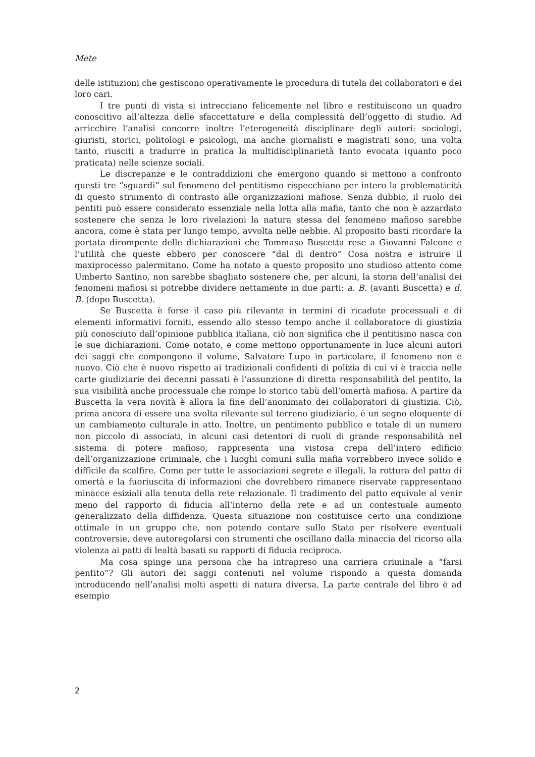Mete
delle istituzioni che gestiscono operativamente le procedura di tutela dei collaboratori e dei loro cari.
I tre punti di vista si intrecciano felicemente nel libro e restituiscono un quadro conoscitivo all’altezza delle sfaccettature e della complessità dell’oggetto di studio. Ad arricchire l’analisi concorre inoltre l’eterogeneità disciplinare degli autori: sociologi, giuristi, storici, politologi e psicologi, ma anche giornalisti e magistrati sono, una volta tanto, riusciti a tradurre in pratica la multidisciplinarietà tanto evocata (quanto poco praticata) nelle scienze sociali.
Le discrepanze e le contraddizioni che emergono quando si mettono a confronto questi tre “sguardi” sul fenomeno del pentitismo rispecchiano per intero la problematicità di questo strumento di contrasto alle organizzazioni mafiose. Senza dubbio, il ruolo dei pentiti può essere considerato essenziale nella lotta alla mafia, tanto che non è azzardato sostenere che senza le loro rivelazioni la natura stessa del fenomeno mafioso sarebbe ancora, come è stata per lungo tempo, avvolta nelle nebbie. Al proposito basti ricordare la portata dirompente delle dichiarazioni che Tommaso Buscetta rese a Giovanni Falcone e l’utilità che queste ebbero per conoscere “dal di dentro” Cosa nostra e istruire il maxiprocesso palermitano. Come ha notato a questo proposito uno studioso attento come Umberto Santino, non sarebbe sbagliato sostenere che, per alcuni, la storia dell’analisi dei fenomeni mafiosi si potrebbe dividere nettamente in due parti: a. B. (avanti Buscetta) e d. B. (dopo Buscetta).
Se Buscetta è forse il caso più rilevante in termini di ricadute processuali e di elementi informativi forniti, essendo allo stesso tempo anche il collaboratore di giustizia più conosciuto dall’opinione pubblica italiana, ciò non significa che il pentitismo nasca con le sue dichiarazioni. Come notato, e come mettono opportunamente in luce alcuni autori dei saggi che compongono il volume, Salvatore Lupo in particolare, il fenomeno non è nuovo. Ciò che è nuovo rispetto ai tradizionali confidenti di polizia di cui vi è traccia nelle carte giudiziarie dei decenni passati è l’assunzione di diretta responsabilità del pentito, la sua visibilità anche processuale che rompe lo storico tabù dell’omertà mafiosa. A partire da Buscetta la vera novità è allora la fine dell’anonimato dei collaboratori di giustizia. Ciò, prima ancora di essere una svolta rilevante sul terreno giudiziario, è un segno eloquente di un cambiamento culturale in atto. Inoltre, un pentimento pubblico e totale di un numero non piccolo di associati, in alcuni casi detentori di ruoli di grande responsabilità nel sistema di potere mafioso, rappresenta una vistosa crepa dell’intero edificio dell’organizzazione criminale, che i luoghi comuni sulla mafia vorrebbero invece solido e difficile da scalfire. Come per tutte le associazioni segrete e illegali, la rottura del patto di omertà e la fuoriuscita di informazioni che dovrebbero rimanere riservate rappresentano minacce esiziali alla tenuta della rete relazionale. Il tradimento del patto equivale al venir meno del rapporto di fiducia all’interno della rete e ad un contestuale aumento generalizzato della diffidenza. Questa situazione non costituisce certo una condizione ottimale in un gruppo che, non potendo contare sullo Stato per risolvere eventuali controversie, deve autoregolarsi con strumenti che oscillano dalla minaccia del ricorso alla violenza ai patti di lealtà basati su rapporti di fiducia reciproca.
Ma cosa spinge una persona che ha intrapreso una carriera criminale a “farsi pentito”? Gli autori dei saggi contenuti nel volume rispondo a questa domanda introducendo nell’analisi molti aspetti di natura diversa. La parte centrale del libro è ad esempio
2